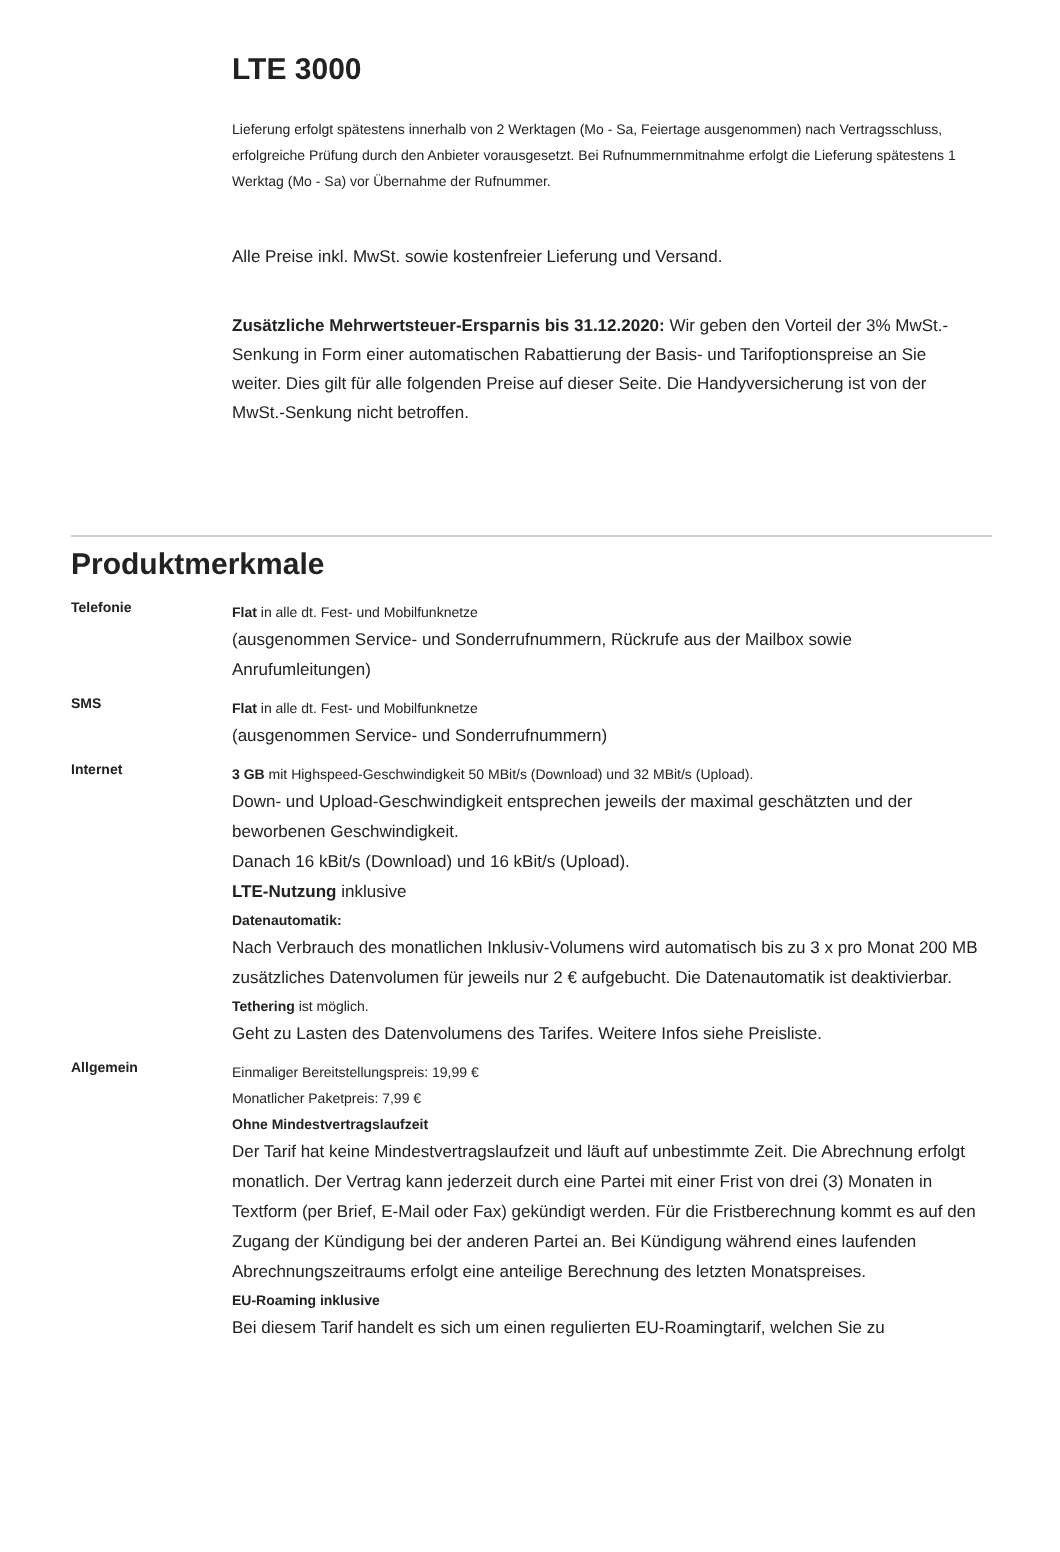LTE 3000
Lieferung erfolgt spätestens innerhalb von 2 Werktagen (Mo - Sa, Feiertage ausgenommen) nach Vertragsschluss, erfolgreiche Prüfung durch den Anbieter vorausgesetzt. Bei Rufnummernmitnahme erfolgt die Lieferung spätestens 1 Werktag (Mo - Sa) vor Übernahme der Rufnummer.
Alle Preise inkl. MwSt. sowie kostenfreier Lieferung und Versand.
Zusätzliche Mehrwertsteuer-Ersparnis bis 31.12.2020: Wir geben den Vorteil der 3% MwSt.-Senkung in Form einer automatischen Rabattierung der Basis- und Tarifoptionspreise an Sie weiter. Dies gilt für alle folgenden Preise auf dieser Seite. Die Handyversicherung ist von der MwSt.-Senkung nicht betroffen.
Produktmerkmale
| Telefonie | Flat in alle dt. Fest- und Mobilfunknetze (ausgenommen Service- und Sonderrufnummern, Rückrufe aus der Mailbox sowie Anrufumleitungen) |
| SMS | Flat in alle dt. Fest- und Mobilfunknetze (ausgenommen Service- und Sonderrufnummern) |
| Internet | 3 GB mit Highspeed-Geschwindigkeit 50 MBit/s (Download) und 32 MBit/s (Upload). Down- und Upload-Geschwindigkeit entsprechen jeweils der maximal geschätzten und der beworbenen Geschwindigkeit. Danach 16 kBit/s (Download) und 16 kBit/s (Upload). LTE-Nutzung inklusive Datenautomatik: Nach Verbrauch des monatlichen Inklusiv-Volumens wird automatisch bis zu 3 x pro Monat 200 MB zusätzliches Datenvolumen für jeweils nur 2 € aufgebucht. Die Datenautomatik ist deaktivierbar. Tethering ist möglich. Geht zu Lasten des Datenvolumens des Tarifes. Weitere Infos siehe Preisliste. |
| Allgemein | Einmaliger Bereitstellungspreis: 19,99 € Monatlicher Paketpreis: 7,99 € Ohne Mindestvertragslaufzeit Der Tarif hat keine Mindestvertragslaufzeit und läuft auf unbestimmte Zeit. Die Abrechnung erfolgt monatlich. Der Vertrag kann jederzeit durch eine Partei mit einer Frist von drei (3) Monaten in Textform (per Brief, E-Mail oder Fax) gekündigt werden. Für die Fristberechnung kommt es auf den Zugang der Kündigung bei der anderen Partei an. Bei Kündigung während eines laufenden Abrechnungszeitraums erfolgt eine anteilige Berechnung des letzten Monatspreises. EU-Roaming inklusive Bei diesem Tarif handelt es sich um einen regulierten EU-Roamingtarif, welchen Sie zu |